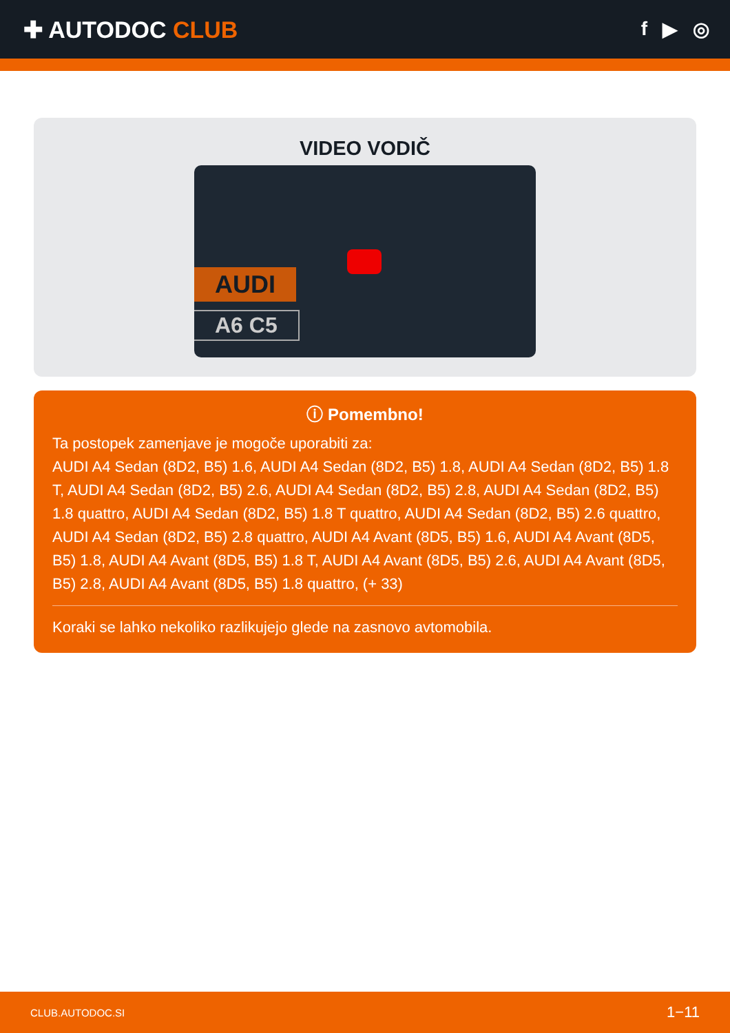✚ AUTODOC CLUB
f ▶ ◎
VIDEO VODIČ
AUDI
A6 C5
ⓘ Pomembno!
Ta postopek zamenjave je mogoče uporabiti za:
AUDI A4 Sedan (8D2, B5) 1.6, AUDI A4 Sedan (8D2, B5) 1.8, AUDI A4 Sedan (8D2, B5) 1.8 T, AUDI A4 Sedan (8D2, B5) 2.6, AUDI A4 Sedan (8D2, B5) 2.8, AUDI A4 Sedan (8D2, B5) 1.8 quattro, AUDI A4 Sedan (8D2, B5) 1.8 T quattro, AUDI A4 Sedan (8D2, B5) 2.6 quattro, AUDI A4 Sedan (8D2, B5) 2.8 quattro, AUDI A4 Avant (8D5, B5) 1.6, AUDI A4 Avant (8D5, B5) 1.8, AUDI A4 Avant (8D5, B5) 1.8 T, AUDI A4 Avant (8D5, B5) 2.6, AUDI A4 Avant (8D5, B5) 2.8, AUDI A4 Avant (8D5, B5) 1.8 quattro, (+ 33)
Koraki se lahko nekoliko razlikujejo glede na zasnovo avtomobila.
CLUB.AUTODOC.SI 1−11